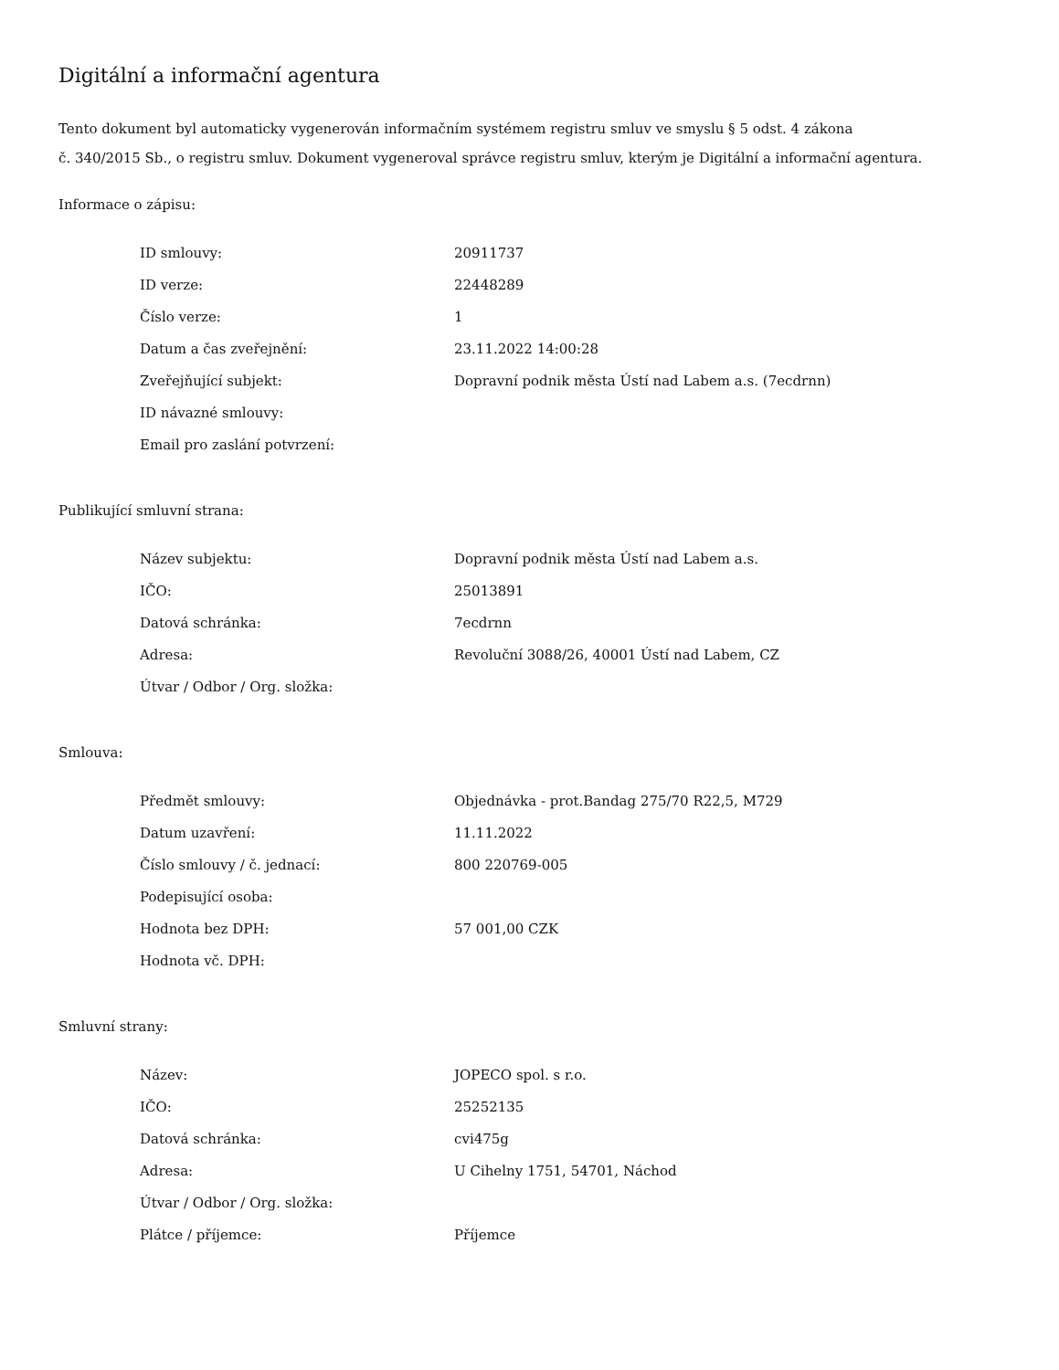Digitální a informační agentura
Tento dokument byl automaticky vygenerován informačním systémem registru smluv ve smyslu § 5 odst. 4 zákona
č. 340/2015 Sb., o registru smluv. Dokument vygeneroval správce registru smluv, kterým je Digitální a informační agentura.
Informace o zápisu:
| ID smlouvy: | 20911737 |
| ID verze: | 22448289 |
| Číslo verze: | 1 |
| Datum a čas zveřejnění: | 23.11.2022 14:00:28 |
| Zveřejňující subjekt: | Dopravní podnik města Ústí nad Labem a.s. (7ecdrnn) |
| ID návazné smlouvy: | |
| Email pro zaslání potvrzení: | |
Publikující smluvní strana:
| Název subjektu: | Dopravní podnik města Ústí nad Labem a.s. |
| IČO: | 25013891 |
| Datová schránka: | 7ecdrnn |
| Adresa: | Revoluční 3088/26, 40001 Ústí nad Labem, CZ |
| Útvar / Odbor / Org. složka: | |
Smlouva:
| Předmět smlouvy: | Objednávka - prot.Bandag 275/70 R22,5, M729 |
| Datum uzavření: | 11.11.2022 |
| Číslo smlouvy / č. jednací: | 800 220769-005 |
| Podepisující osoba: | |
| Hodnota bez DPH: | 57 001,00 CZK |
| Hodnota vč. DPH: | |
Smluvní strany:
| Název: | JOPECO spol. s r.o. |
| IČO: | 25252135 |
| Datová schránka: | cvi475g |
| Adresa: | U Cihelny 1751, 54701, Náchod |
| Útvar / Odbor / Org. složka: | |
| Plátce / příjemce: | Příjemce |